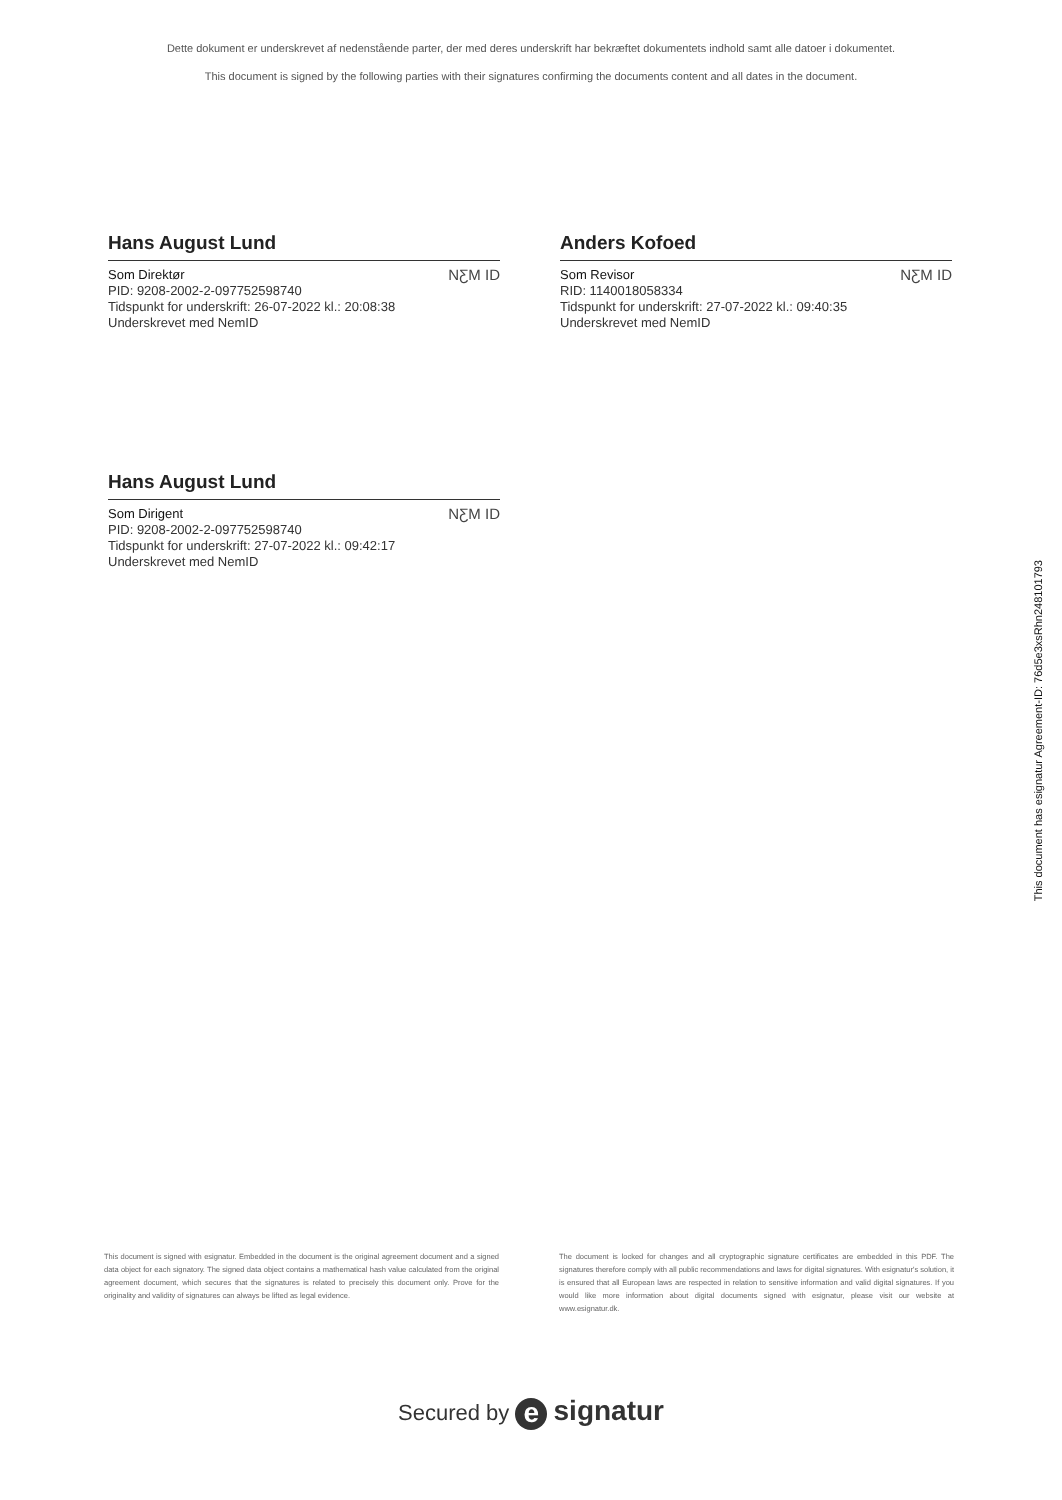Dette dokument er underskrevet af nedenstående parter, der med deres underskrift har bekræftet dokumentets indhold samt alle datoer i dokumentet.
This document is signed by the following parties with their signatures confirming the documents content and all dates in the document.
Hans August Lund
Som Direktør
PID: 9208-2002-2-097752598740
Tidspunkt for underskrift: 26-07-2022 kl.: 20:08:38
Underskrevet med NemID
NƸM ID
Anders Kofoed
Som Revisor
RID: 1140018058334
Tidspunkt for underskrift: 27-07-2022 kl.: 09:40:35
Underskrevet med NemID
NƸM ID
Hans August Lund
Som Dirigent
PID: 9208-2002-2-097752598740
Tidspunkt for underskrift: 27-07-2022 kl.: 09:42:17
Underskrevet med NemID
NƸM ID
This document has esignatur Agreement-ID: 76d5e3xsRhn248101793
This document is signed with esignatur. Embedded in the document is the original agreement document and a signed data object for each signatory. The signed data object contains a mathematical hash value calculated from the original agreement document, which secures that the signatures is related to precisely this document only. Prove for the originality and validity of signatures can always be lifted as legal evidence.
The document is locked for changes and all cryptographic signature certificates are embedded in this PDF. The signatures therefore comply with all public recommendations and laws for digital signatures. With esignatur's solution, it is ensured that all European laws are respected in relation to sensitive information and valid digital signatures. If you would like more information about digital documents signed with esignatur, please visit our website at www.esignatur.dk.
Secured by e signatur